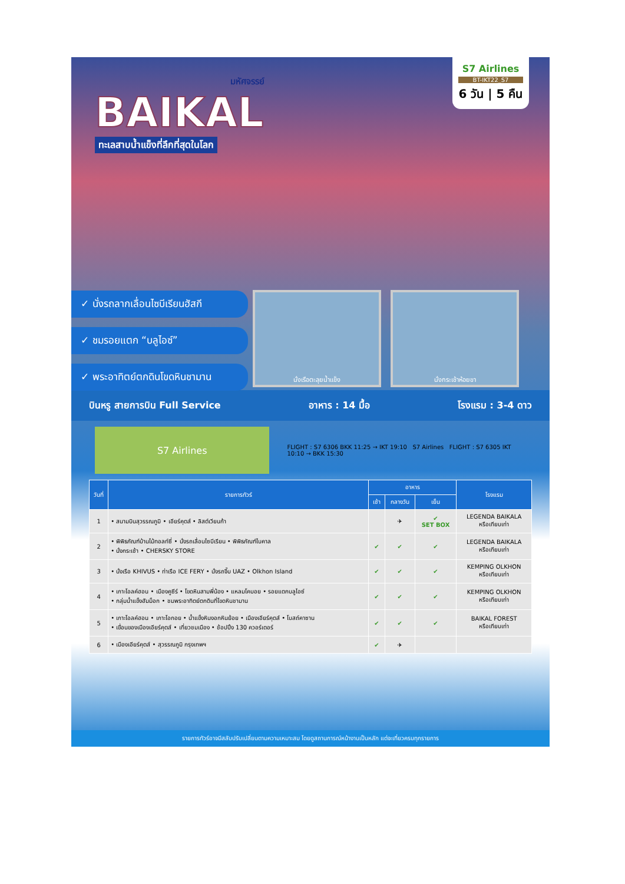มหัศจรรย์
BAIKAL
ทะเลสาบน้ำแข็งที่ลึกที่สุดในโลก
S7 Airlines
BT-IKT22_S7
6 วัน | 5 คืน
✓ นั่งรถลากเลื่อนไซบีเรียนฮัสกี
✓ ชมรอยแตก “บลูไอซ์”
✓ พระอาทิตย์ตกดินโขดหินชามาน
นั่งเรือตะลุยน้ำแข็ง นั่งกระเช้าห้อยขา
บินหรู สายการบิน Full Service อาหาร : 14 มื้อ โรงแรม : 3-4 ดาว
S7 Airlines
FLIGHT : S7 6306 BKK 11:25 → IKT 19:10 S7 Airlines FLIGHT : S7 6305 IKT 10:10 → BKK 15:30
| วันที่ | รายการทัวร์ | อาหาร | | | โรงแรม |
| --- | --- | --- | --- | --- | --- |
| | | เช้า | กลางวัน | เย็น | |
| 1 | • สนามบินสุวรรณภูมิ • เอียร์คุตส์ • ลิสต์เวียนก้า | | ✈ | ✔ SET BOX | LEGENDA BAIKALA หรือเทียบเท่า |
| 2 | • พิพิธภัณฑ์บ้านไม้ทอลท์ซี่ • นั่งรถเลื่อนไซบีเรียน • พิพิธภัณฑ์ไบคาล • นั่งกระเช้า • CHERSKY STORE | ✔ | ✔ | ✔ | LEGENDA BAIKALA หรือเทียบเท่า |
| 3 | • นั่งเรือ KHIVUS • ท่าเรือ ICE FERY • นั่งรถจี๊บ UAZ • Olkhon Island | ✔ | ✔ | ✔ | KEMPING OLKHON หรือเทียบเท่า |
| 4 | • เกาะโอลค์ฮอน • เมืองคูซีร์ • โขดหินสามพี่น้อง • แหลมโคบอย • รอยแตกบลูไอซ์ • กลุ่มน้ำแข็งฮัมม็อก • ชมพระอาทิตย์ตกดินที่โขดหินชามาน | ✔ | ✔ | ✔ | KEMPING OLKHON หรือเทียบเท่า |
| 5 | • เกาะโอลค์ฮอน • เกาะโอกอย • น้ำแข็งหินงอกหินย้อย • เมืองเอียร์คุตส์ • โบสถ์คาซาน • เขื่อนของเมืองเอียร์คุตส์ • เที่ยวชมเมือง • ช้อปปิ้ง 130 ควอร์เตอร์ | ✔ | ✔ | ✔ | BAIKAL FOREST หรือเทียบเท่า |
| 6 | • เมืองเอียร์คุตส์ • สุวรรณภูมิ กรุงเทพฯ | ✔ | ✈ | | |
รายการทัวร์อาจมีสลับปรับเปลี่ยนตามความเหมาะสม โดยดูสถานการณ์หน้างานเป็นหลัก แต่จะเที่ยวครบทุกรายการ